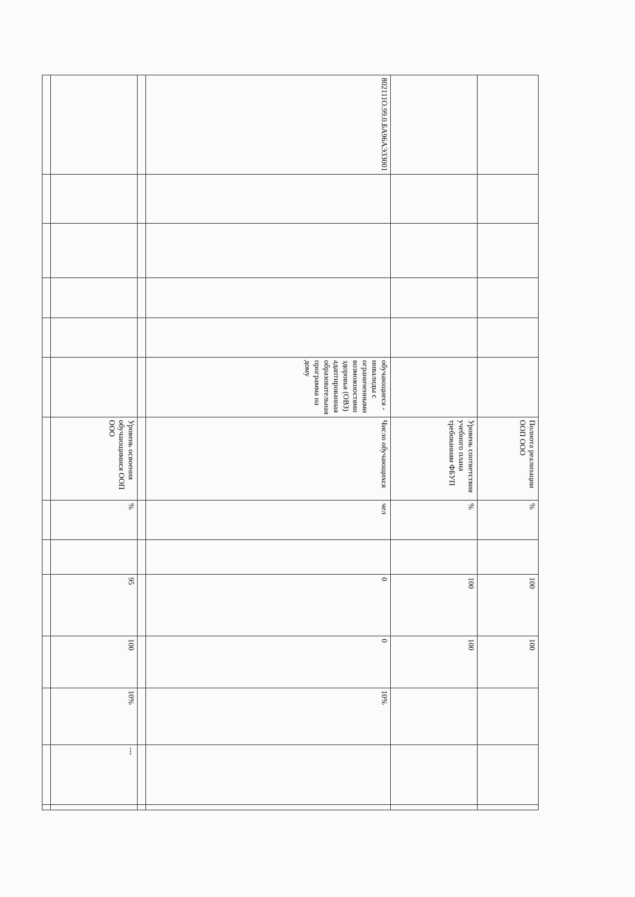| | | | | | | Полнота реализации ООП ООО | % | | 100 | 100 | | | |
| | | | | | | Уровень соответствия учебного плана требованиям ФБУП | % | | 100 | 100 | | | |
| 802111О.99.0.БА96АЭ33001 | | | | | обучающиеся - инвалиды с ограниченными возможностями здоровья (ОВЗ) адаптированная образовательная программа на дому | Число обучающихся | чел | | 0 | 0 | 10% | | |
| | | | | | | Уровень освоения обучающимися ООП ООО | % | | 95 | 100 | 10% | --- | |